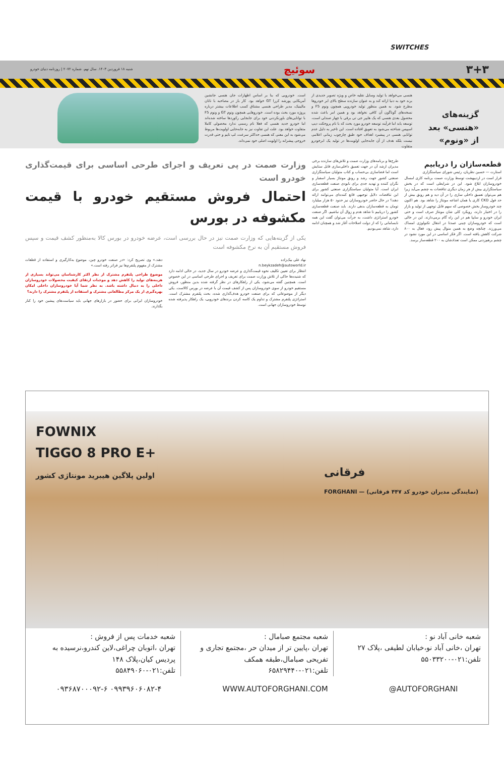SWITCHES
۳+۳ سوئیچ شنبه ۱۸ فروردین ۱۴۰۳. سال نهم. شماره ۲۰۷۲ | روزنامه دنیای خودرو
گزینه‌های «هنسی» بعد از «ونوم»
هنسی می‌خواهد با تولید وسایل نقلیه خاص و ویژه تصویر جدیدی از برند خود به دنیا ارائه کند و به عنوان سازنده سطح بالای ابر خودروها مطرح شود. به همین منظور تولید خودرویی همچون ونوم F5 و نسخه‌های گوناگون آن کافی نخواهد بود و همین امر باعث شده محصول بعدی هنسی که یک هایپر جی تی برقی با چهار صندلی است، توسعه یابد اما فرآیند توسعه خودرو مورد بحث که با نام پروجکت دیپ اسپیس شناخته می‌شود به تعویق افتاده است. این تاخیر به دلیل عدم توانایی هنسی در پیشبرد اهداف خود طبق چارچوب زمانی اعلامی نیست بلکه هدف از آن جابه‌جایی اولویت‌ها در تولید یک ابرخودرو متفاوت
است. خودرویی که بنا بر اساس اظهارات جان هنسی جانشین آمریکایی پورشه کررا GT خواهد بود. کار باز در مصاحبه با ناتان مالینیک، مدیر طراحی هنسی مشتاق کسب اطلاعات بیشتر درباره پروژه مورد بحث بوده است. خودروهایی همچون ونوم GT و ونوم F5 با توانایی‌های باورنکردنی خود برای جابجایی رکوردها ساخته شده‌اند اما خودرو جدید هنسی که فعلا نام رسمی ندارد محصولی کاملا متفاوت خواهد بود. علت این تفاوت نیز به جابه‌جایی اولویت‌ها مربوط می‌شود به این معنی که هنسی حداکثر سرعت، لپ تایم و حتی قدرت خروجی پیشرانه را اولویت اصلی خود نمی‌داند.
قطعه‌سازان را دریابیم
استارت — حسین نظریان، رئیس شورای سیاستگزاری
قرار است در اردیبهشت توسط وزارت صمت برنامه کاری امسال خودروسازان ابلاغ شود. این در شرایطی است که در بخش سیاستگزاری بیش از هر زمان دیگری تناقضات به چشم می‌آید زیرا هم می‌توان تعمیق داخلی سازی را در آن دید و هم رونق بیش از حد فول CKD کاری یا همان اشاعه مونتاژ را شاهد بود. هم اکنون چند خودروساز بخش خصوصی که سهم قابل توجهی از تولید و بازار را در اختیار دارند، رویکرد کلی شان مونتاژ صرف است و حتی ایران خودرو و سایپا هم در این راه گام برمی‌دارند. این در حالی است که خودروسازان چینی عمدتا در انتقال تکنولوژی امساک می‌ورزند. چنانچه وضع به همین منوال پیش رود، فعال به ۸۰۰ شرکت کاهش یافته است. اگر فکر اساسی در این مورد نشود در چشم برهم‌زدنی ممکن است تعدادشان به ۲۰۰ قطعه‌ساز برسد.
طرح‌ها و برنامه‌های وزارت صمت و تلاش‌های سازنده برخی مدیران ارشد آن در جهت تعمیق داخلی‌سازی قابل ستایش است اما فضاسازی بی‌حساب و کتاب متولیان سیاستگزاری صنعتی کشور جهت رشد و رونق مونتاژ بسیار اسفبار و نگران کننده و تهدید جدی برای نابودی صنعت قطعه‌سازی ایران است. آیا متولیان سیاستگزاری صنعتی کشور برای این تناقضات دلایل توجیهی قانع کننده‌ای می‌توانند ارائه دهند؟ در حال حاضر خودروسازان نیز حدود ۵۰ هزار میلیارد تومان به قطعه‌سازان بدهی دارند. باید صنعت قطعه‌سازی کشور را دریابیم تا شاهد هدم و زوال آن نباشیم. اگر صنعت خودرو استراتژی داشت، به جرأت می‌توان گفت این همه نابسامانی را که از دولت اصلاحات آغاز شد و همچنان ادامه دارد، شاهد نمی‌بودیم.
وزارت صمت در پی تعریف و اجرای طرحی اساسی برای قیمت‌گذاری خودرو است
احتمال فروش مستقیم خودرو با قیمت مکشوفه در بورس
یکی از گزینه‌هایی که وزارت صمت نیز در حال بررسی است، عرضه خودرو در بورس کالا به‌منظور کشف قیمت و سپس فروش مستقیم آن به نرخ مکشوفه است
نهاد علی بیک‌زاده
n.beykzadeh@autoworld.ir
انتظار برای تعیین تکلیف نحوه قیمت‌گذاری و عرضه خودرو در سال جدید، در حالی ادامه دارد که شنیده‌ها حاکی از تلاش وزارت صمت برای تعریف و اجرای طرحی اساسی در این خصوص است. همچنین گفته می‌شود، یکی از راهکارهای در نظر گرفته شده بدین منظور، فروش مستقیم خودرو از سوی خودروسازان پس از کشف قیمت آن با عرضه در بورس کالاست. یکی دیگر از موضوعاتی که برای صنعت خودرو هدف‌گذاری شده، بحث پلتفرم مشترک است. استراتژی پلتفرم مشترک و تداوم یک کاسه کردن برندهای خودرویی، یک راهکار پذیرفته شده توسط خودروسازان جهانی است.
دهند.» وی تصریح کرد: «در صنعت خودرو چین، موضوع به‌کارگیری و استفاده از قطعات مشترک از مفهوم پلتفرم‌ها نیز فراتر رفته است.»
موضوع طراحی پلتفرم مشترک از نظر اکثر کارشناسان می‌تواند بسیاری از هزینه‌های تولید را کاهش دهد و موجبات ارتقای کیفیت محصولات خودروسازان داخلی را به دنبال داشته باشد. به نظر شما آیا خودروسازان داخلی امکان بهره‌گیری از یک مرکز مطالعاتی مشترک و استفاده از پلتفرم مشترک را دارند؟
خودروسازان ایرانی برای حضور در بازارهای جهانی باید سیاست‌های پیشین خود را کنار بگذارند.
FOWNIX
TIGGO 8 PRO E+
اولین پلاگین هیبرید مونتاژی کشور فرقانی
FORGHANI — (نمایندگی مدیران خودرو کد ۴۴۷ فرقانی)
شعبه خانی آباد نو :
تهران ،خانی آباد نو،خیابان لطیفی ،پلاک ۲۷
تلفن:۰۲۱-۵۵۰۳۳۲۰۰
شعبه مجتمع صبامال :
تهران ،پایین تر از میدان حر ،مجتمع تجاری و تفریحی صبامال،طبقه همکف
تلفن:۰۲۱-۶۵۸۲۹۴۴۰
شعبه خدمات پس از فروش :
تهران ،اتوبان چراغی،لاین کندرو،نرسیده به پردیس کیان،پلاک ۱۴۸
تلفن:۰۲۱-۵۵۸۴۹۰۶۰
۰۹۳۶۸۷۰۰۰۹۲-۶ ۰۹۹۳۹۶۰۶۰۸۲-۴ WWW.AUTOFORGHANI.COM @AUTOFORGHANI